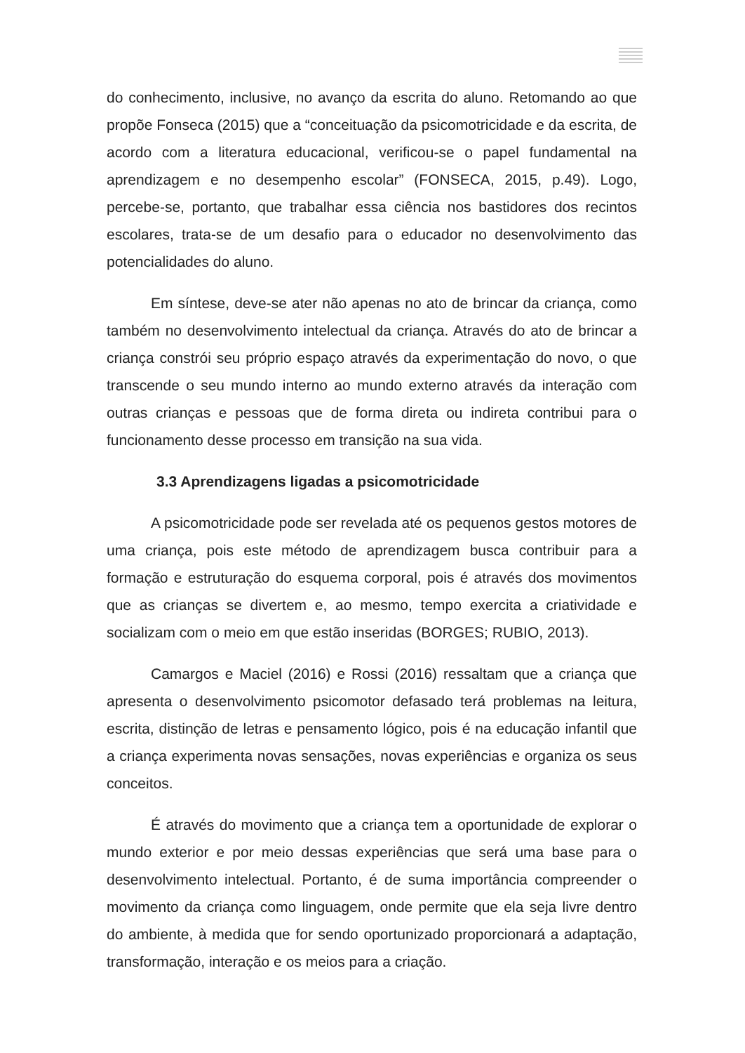do conhecimento, inclusive, no avanço da escrita do aluno. Retomando ao que propõe Fonseca (2015) que a “conceituação da psicomotricidade e da escrita, de acordo com a literatura educacional, verificou-se o papel fundamental na aprendizagem e no desempenho escolar” (FONSECA, 2015, p.49). Logo, percebe-se, portanto, que trabalhar essa ciência nos bastidores dos recintos escolares, trata-se de um desafio para o educador no desenvolvimento das potencialidades do aluno.
Em síntese, deve-se ater não apenas no ato de brincar da criança, como também no desenvolvimento intelectual da criança. Através do ato de brincar a criança constrói seu próprio espaço através da experimentação do novo, o que transcende o seu mundo interno ao mundo externo através da interação com outras crianças e pessoas que de forma direta ou indireta contribui para o funcionamento desse processo em transição na sua vida.
3.3 Aprendizagens ligadas a psicomotricidade
A psicomotricidade pode ser revelada até os pequenos gestos motores de uma criança, pois este método de aprendizagem busca contribuir para a formação e estruturação do esquema corporal, pois é através dos movimentos que as crianças se divertem e, ao mesmo, tempo exercita a criatividade e socializam com o meio em que estão inseridas (BORGES; RUBIO, 2013).
Camargos e Maciel (2016) e Rossi (2016) ressaltam que a criança que apresenta o desenvolvimento psicomotor defasado terá problemas na leitura, escrita, distinção de letras e pensamento lógico, pois é na educação infantil que a criança experimenta novas sensações, novas experiências e organiza os seus conceitos.
É através do movimento que a criança tem a oportunidade de explorar o mundo exterior e por meio dessas experiências que será uma base para o desenvolvimento intelectual. Portanto, é de suma importância compreender o movimento da criança como linguagem, onde permite que ela seja livre dentro do ambiente, à medida que for sendo oportunizado proporcionará a adaptação, transformação, interação e os meios para a criação.